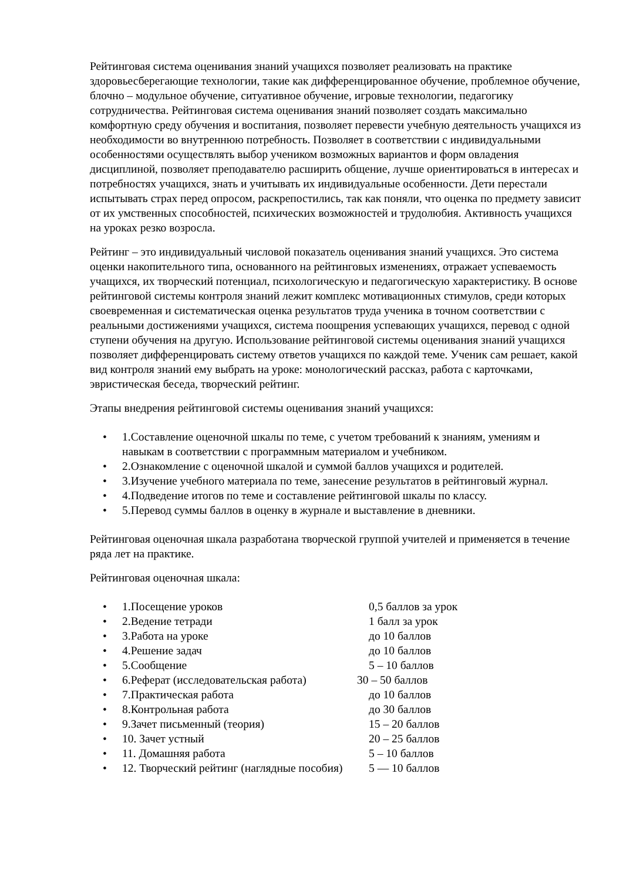Рейтинговая система оценивания знаний учащихся позволяет реализовать на практике здоровьесберегающие технологии, такие как дифференцированное обучение, проблемное обучение, блочно – модульное обучение, ситуативное обучение, игровые технологии, педагогику сотрудничества. Рейтинговая система оценивания знаний позволяет создать максимально комфортную среду обучения и воспитания, позволяет перевести учебную деятельность учащихся из необходимости во внутреннюю потребность. Позволяет в соответствии с индивидуальными особенностями осуществлять выбор учеником возможных вариантов и форм овладения дисциплиной, позволяет преподавателю расширить общение, лучше ориентироваться в интересах и потребностях учащихся, знать и учитывать их индивидуальные особенности. Дети перестали испытывать страх перед опросом, раскрепостились, так как поняли, что оценка по предмету зависит от их умственных способностей, психических возможностей и трудолюбия. Активность учащихся на уроках резко возросла.
Рейтинг – это индивидуальный числовой показатель оценивания знаний учащихся. Это система оценки накопительного типа, основанного на рейтинговых изменениях, отражает успеваемость учащихся, их творческий потенциал, психологическую и педагогическую характеристику. В основе рейтинговой системы контроля знаний лежит комплекс мотивационных стимулов, среди которых своевременная и систематическая оценка результатов труда ученика в точном соответствии с реальными достижениями учащихся, система поощрения успевающих учащихся, перевод с одной ступени обучения на другую. Использование рейтинговой системы оценивания знаний учащихся позволяет дифференцировать систему ответов учащихся по каждой теме. Ученик сам решает, какой вид контроля знаний ему выбрать на уроке: монологический рассказ, работа с карточками, эвристическая беседа, творческий рейтинг.
Этапы внедрения рейтинговой системы оценивания знаний учащихся:
• 1.Составление оценочной шкалы по теме, с учетом требований к знаниям, умениям и навыкам в соответствии с программным материалом и учебником.
• 2.Ознакомление с оценочной шкалой и суммой баллов учащихся и родителей.
• 3.Изучение учебного материала по теме, занесение результатов в рейтинговый журнал.
• 4.Подведение итогов по теме и составление рейтинговой шкалы по классу.
• 5.Перевод суммы баллов в оценку в журнале и выставление в дневники.
Рейтинговая оценочная шкала разработана творческой группой учителей и применяется в течение ряда лет на практике.
Рейтинговая оценочная шкала:
• 1.Посещение уроков 0,5 баллов за урок
• 2.Ведение тетради 1 балл за урок
• 3.Работа на уроке до 10 баллов
• 4.Решение задач до 10 баллов
• 5.Сообщение 5 – 10 баллов
• 6.Реферат (исследовательская работа) 30 – 50 баллов
• 7.Практическая работа до 10 баллов
• 8.Контрольная работа до 30 баллов
• 9.Зачет письменный (теория) 15 – 20 баллов
• 10. Зачет устный 20 – 25 баллов
• 11. Домашняя работа 5 – 10 баллов
• 12. Творческий рейтинг (наглядные пособия) 5 — 10 баллов